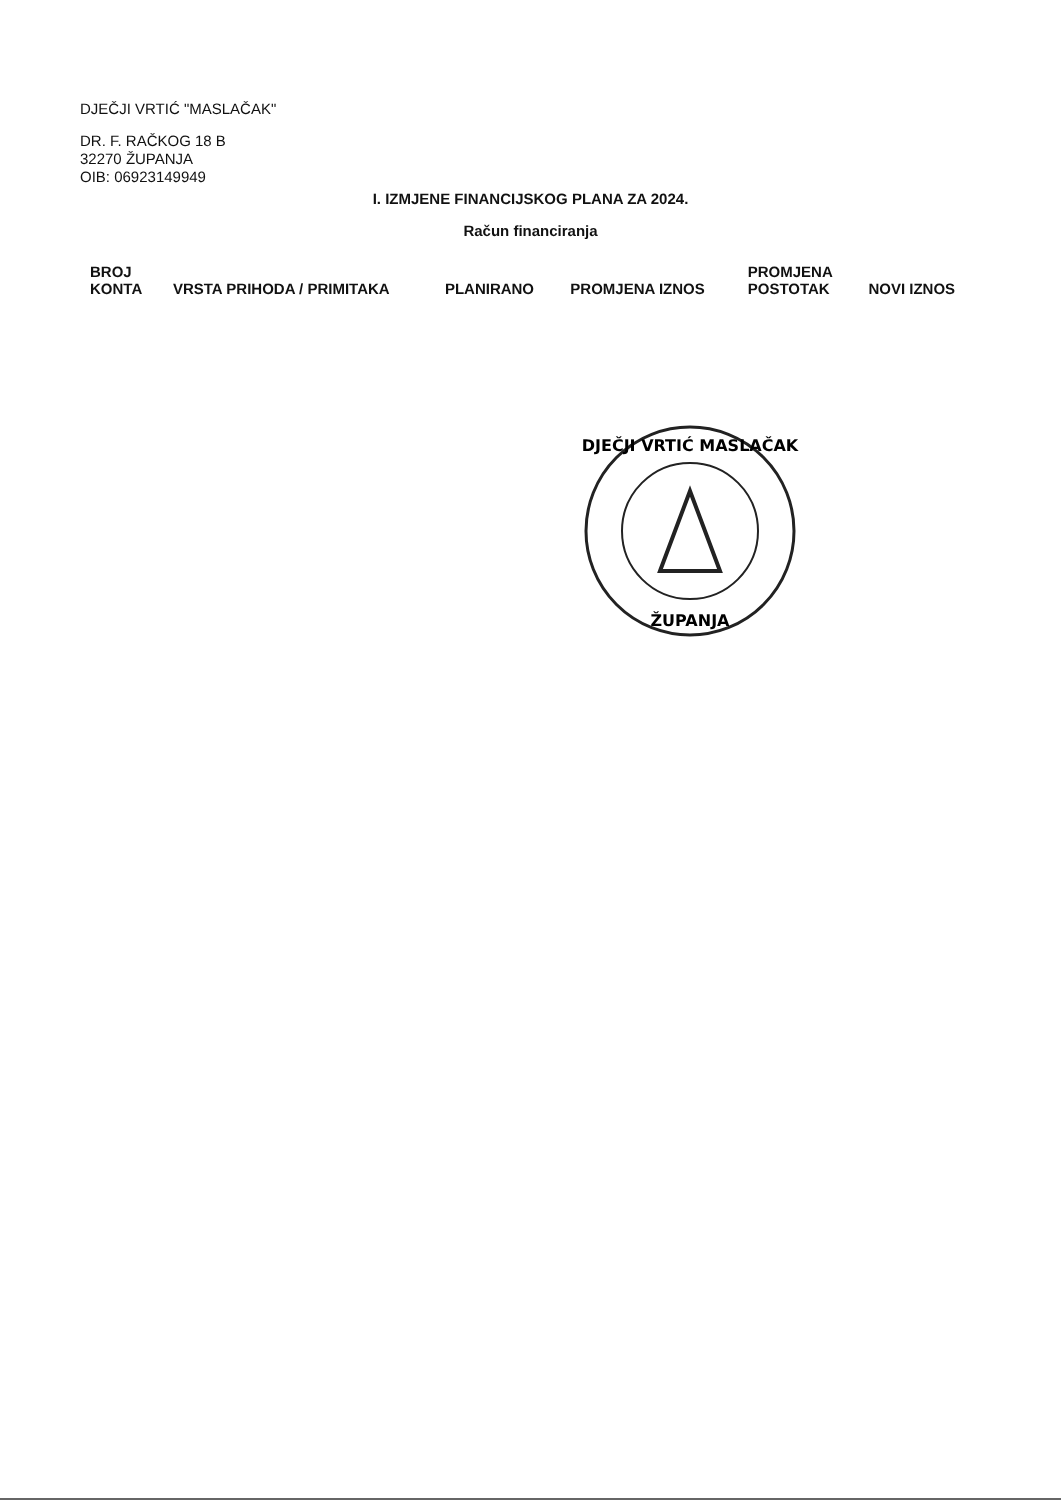DJEČJI VRTIĆ "MASLAČAK"
DR. F. RAČKOG 18 B
32270 ŽUPANJA
OIB: 06923149949
I. IZMJENE FINANCIJSKOG PLANA ZA 2024.
Račun financiranja
| BROJ KONTA | VRSTA PRIHODA / PRIMITAKA | PLANIRANO | PROMJENA IZNOS | PROMJENA POSTOTAK | NOVI IZNOS |
| --- | --- | --- | --- | --- | --- |
DJEČJI VRTIĆ MASLAČAK
ŽUPANJA